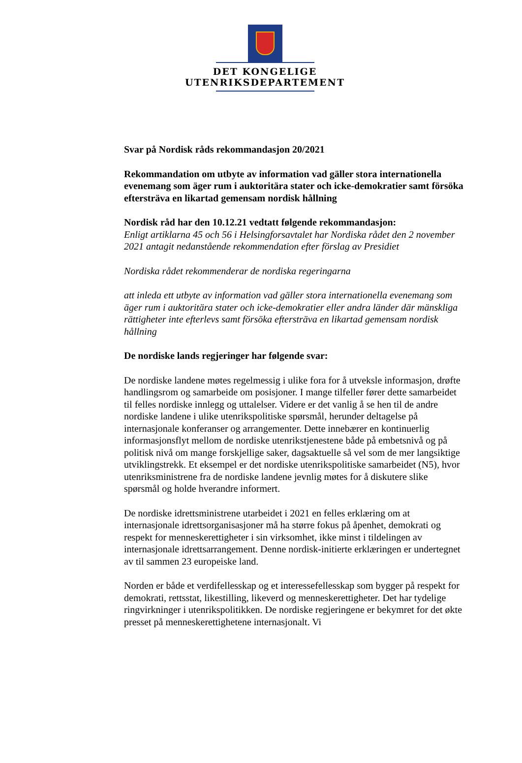DET KONGELIGE
UTENRIKSDEPARTEMENT
Svar på Nordisk råds rekommandasjon 20/2021
Rekommandation om utbyte av information vad gäller stora internationella evenemang som äger rum i auktoritära stater och icke-demokratier samt försöka eftersträva en likartad gemensam nordisk hållning
Nordisk råd har den 10.12.21 vedtatt følgende rekommandasjon:
Enligt artiklarna 45 och 56 i Helsingforsavtalet har Nordiska rådet den 2 november 2021 antagit nedanstående rekommendation efter förslag av Presidiet
Nordiska rådet rekommenderar de nordiska regeringarna
att inleda ett utbyte av information vad gäller stora internationella evenemang som äger rum i auktoritära stater och icke-demokratier eller andra länder där mänskliga rättigheter inte efterlevs samt försöka eftersträva en likartad gemensam nordisk hållning
De nordiske lands regjeringer har følgende svar:
De nordiske landene møtes regelmessig i ulike fora for å utveksle informasjon, drøfte handlingsrom og samarbeide om posisjoner. I mange tilfeller fører dette samarbeidet til felles nordiske innlegg og uttalelser. Videre er det vanlig å se hen til de andre nordiske landene i ulike utenrikspolitiske spørsmål, herunder deltagelse på internasjonale konferanser og arrangementer. Dette innebærer en kontinuerlig informasjonsflyt mellom de nordiske utenrikstjenestene både på embetsnivå og på politisk nivå om mange forskjellige saker, dagsaktuelle så vel som de mer langsiktige utviklingstrekk. Et eksempel er det nordiske utenrikspolitiske samarbeidet (N5), hvor utenriksministrene fra de nordiske landene jevnlig møtes for å diskutere slike spørsmål og holde hverandre informert.
De nordiske idrettsministrene utarbeidet i 2021 en felles erklæring om at internasjonale idrettsorganisasjoner må ha større fokus på åpenhet, demokrati og respekt for menneskerettigheter i sin virksomhet, ikke minst i tildelingen av internasjonale idrettsarrangement. Denne nordisk-initierte erklæringen er undertegnet av til sammen 23 europeiske land.
Norden er både et verdifellesskap og et interessefellesskap som bygger på respekt for demokrati, rettsstat, likestilling, likeverd og menneskerettigheter. Det har tydelige ringvirkninger i utenrikspolitikken. De nordiske regjeringene er bekymret for det økte presset på menneskerettighetene internasjonalt. Vi